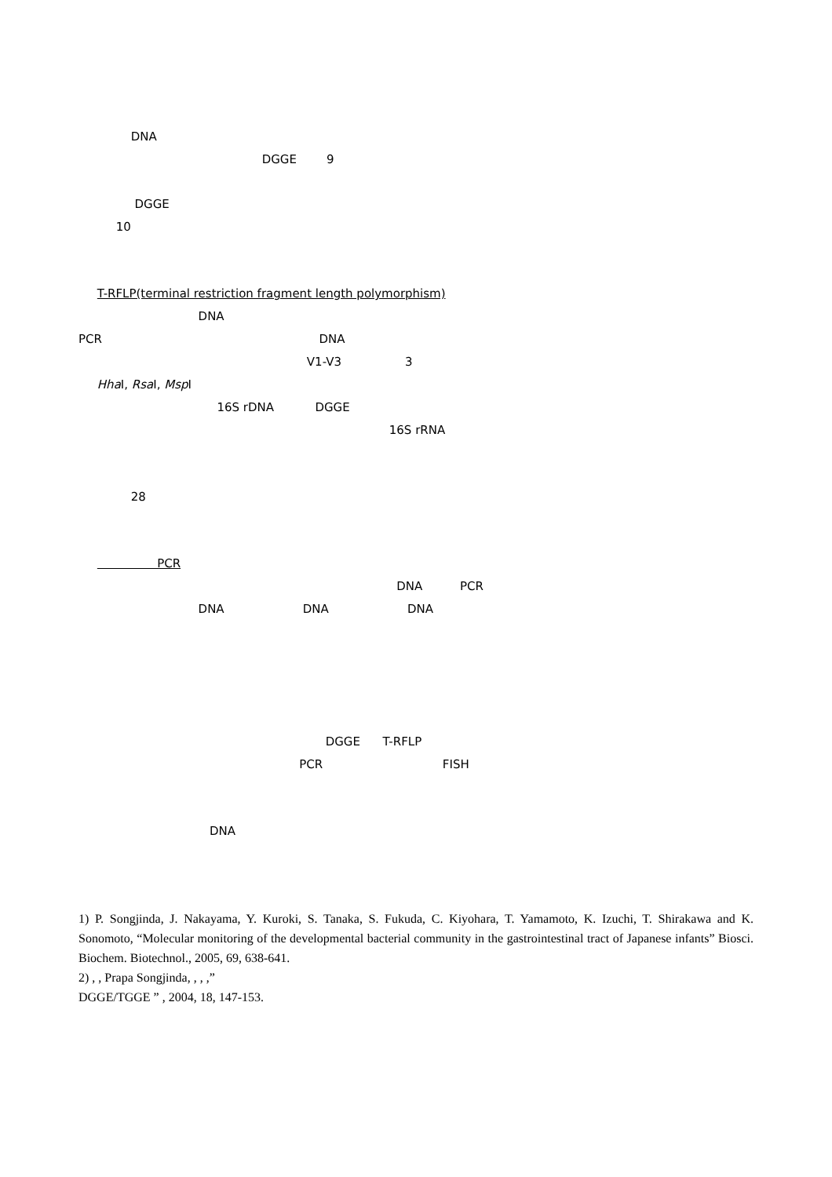DNA
DGGE 9
DGGE
10
T-RFLP(terminal restriction fragment length polymorphism)
DNA
PCR DNA
V1-V3 3
Hha I, Rsa I, Msp I
16S rDNA DGGE
16S rRNA
28
PCR
DNA PCR
DNA DNA DNA
DGGE T-RFLP
PCR FISH
DNA
1) P. Songjinda, J. Nakayama, Y. Kuroki, S. Tanaka, S. Fukuda, C. Kiyohara, T. Yamamoto, K. Izuchi, T. Shirakawa and K. Sonomoto, “Molecular monitoring of the developmental bacterial community in the gastrointestinal tract of Japanese infants” Biosci. Biochem. Biotechnol., 2005, 69, 638-641.
2) , , Prapa Songjinda, , , ,”
DGGE/TGGE ” , 2004, 18, 147-153.